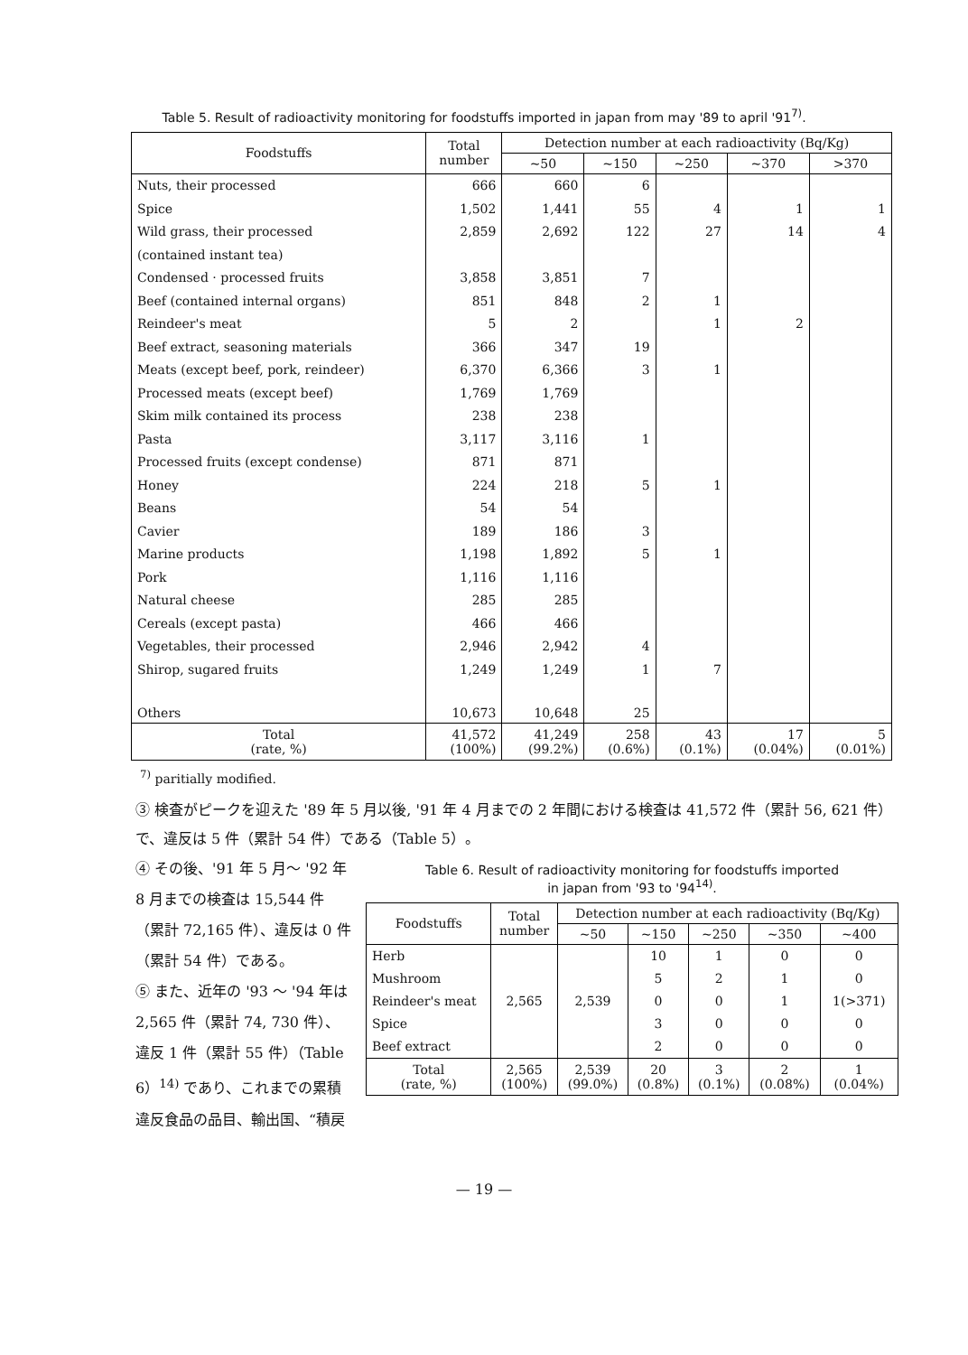Table 5. Result of radioactivity monitoring for foodstuffs imported in japan from may '89 to april '91<sup>7)</sup>.
| Foodstuffs | Total number | Detection number at each radioactivity (Bq/Kg) | | | | |
| --- | --- | --- | --- | --- | --- | --- |
| | | ~50 | ~150 | ~250 | ~370 | >370 |
| Nuts, their processed | 666 | 660 | 6 | | | |
| Spice | 1,502 | 1,441 | 55 | 4 | 1 | 1 |
| Wild grass, their processed | 2,859 | 2,692 | 122 | 27 | 14 | 4 |
| (contained instant tea) | | | | | | |
| Condensed · processed fruits | 3,858 | 3,851 | 7 | | | |
| Beef (contained internal organs) | 851 | 848 | 2 | 1 | | |
| Reindeer's meat | 5 | 2 | | 1 | 2 | |
| Beef extract, seasoning materials | 366 | 347 | 19 | | | |
| Meats (except beef, pork, reindeer) | 6,370 | 6,366 | 3 | 1 | | |
| Processed meats (except beef) | 1,769 | 1,769 | | | | |
| Skim milk contained its process | 238 | 238 | | | | |
| Pasta | 3,117 | 3,116 | 1 | | | |
| Processed fruits (except condense) | 871 | 871 | | | | |
| Honey | 224 | 218 | 5 | 1 | | |
| Beans | 54 | 54 | | | | |
| Cavier | 189 | 186 | 3 | | | |
| Marine products | 1,198 | 1,892 | 5 | 1 | | |
| Pork | 1,116 | 1,116 | | | | |
| Natural cheese | 285 | 285 | | | | |
| Cereals (except pasta) | 466 | 466 | | | | |
| Vegetables, their processed | 2,946 | 2,942 | 4 | | | |
| Shirop, sugared fruits | 1,249 | 1,249 | 1 | 7 | | |
| Others | 10,673 | 10,648 | 25 | | | |
| Total (rate, %) | 41,572 (100%) | 41,249 (99.2%) | 258 (0.6%) | 43 (0.1%) | 17 (0.04%) | 5 (0.01%) |
<sup>7)</sup> paritially modified.
③ 検査がピークを迎えた '89 年 5 月以後, '91 年 4 月までの 2 年間における検査は 41,572 件（累計 56, 621 件）で、違反は 5 件（累計 54 件）である（Table 5）。
④ その後、'91 年 5 月～ '92 年 8 月までの検査は 15,544 件（累計 72,165 件）、違反は 0 件（累計 54 件）である。
⑤ また、近年の '93 ～ '94 年は 2,565 件（累計 74, 730 件）、違反 1 件（累計 55 件）（Table 6）<sup>14)</sup> であり、これまでの累積違反食品の品目、輸出国、“積戻
Table 6. Result of radioactivity monitoring for foodstuffs imported
in japan from '93 to '94<sup>14)</sup>.
| Foodstuffs | Total number | Detection number at each radioactivity (Bq/Kg) | | | | |
| --- | --- | --- | --- | --- | --- | --- |
| | | ~50 | ~150 | ~250 | ~350 | ~400 |
| Herb | 2,565 | 2,539 | 10 | 1 | 0 | 0 |
| Mushroom | | | 5 | 2 | 1 | 0 |
| Reindeer's meat | | | 0 | 0 | 1 | 1(>371) |
| Spice | | | 3 | 0 | 0 | 0 |
| Beef extract | | | 2 | 0 | 0 | 0 |
| Total (rate, %) | 2,565 (100%) | 2,539 (99.0%) | 20 (0.8%) | 3 (0.1%) | 2 (0.08%) | 1 (0.04%) |
— 19 —